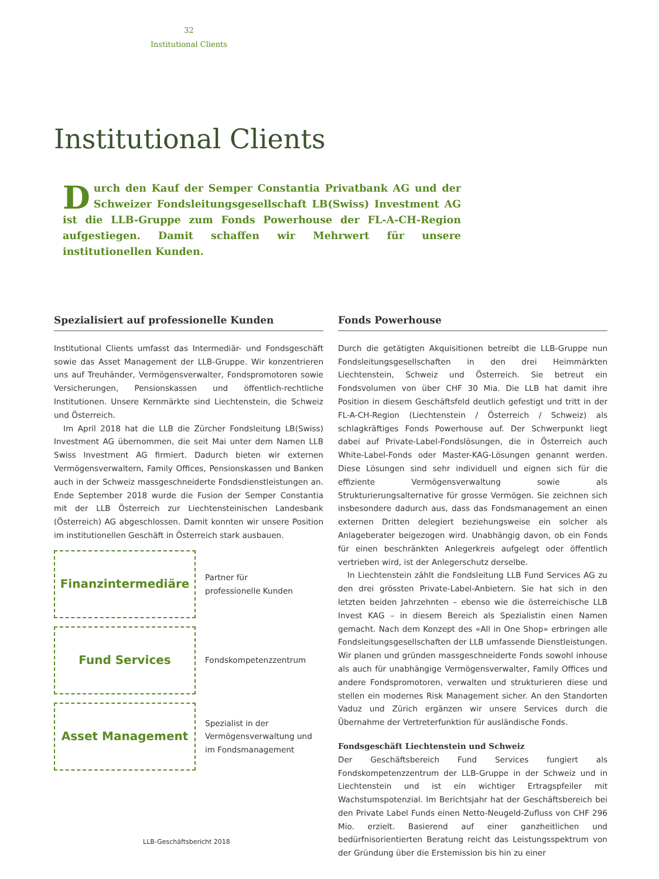32
Institutional Clients
Institutional Clients
Durch den Kauf der Semper Constantia Privatbank AG und der Schweizer Fondsleitungsgesellschaft LB(Swiss) Investment AG ist die LLB-Gruppe zum Fonds Powerhouse der FL-A-CH-Region aufgestiegen. Damit schaffen wir Mehrwert für unsere institutionellen Kunden.
Spezialisiert auf professionelle Kunden
Institutional Clients umfasst das Intermediär- und Fondsgeschäft sowie das Asset Management der LLB-Gruppe. Wir konzentrieren uns auf Treuhänder, Vermögensverwalter, Fondspromotoren sowie Versicherungen, Pensionskassen und öffentlich-rechtliche Institutionen. Unsere Kernmärkte sind Liechtenstein, die Schweiz und Österreich.
Im April 2018 hat die LLB die Zürcher Fondsleitung LB(Swiss) Investment AG übernommen, die seit Mai unter dem Namen LLB Swiss Investment AG firmiert. Dadurch bieten wir externen Vermögensverwaltern, Family Offices, Pensionskassen und Banken auch in der Schweiz massgeschneiderte Fondsdienstleistungen an. Ende September 2018 wurde die Fusion der Semper Constantia mit der LLB Österreich zur Liechtensteinischen Landesbank (Österreich) AG abgeschlossen. Damit konnten wir unsere Position im institutionellen Geschäft in Österreich stark ausbauen.
Finanzintermediäre
Partner für
professionelle Kunden
Fund Services
Fondskompetenzzentrum
Asset Management
Spezialist in der
Vermögensverwaltung und
im Fondsmanagement
Fonds Powerhouse
Durch die getätigten Akquisitionen betreibt die LLB-Gruppe nun Fondsleitungsgesellschaften in den drei Heimmärkten Liechtenstein, Schweiz und Österreich. Sie betreut ein Fondsvolumen von über CHF 30 Mia. Die LLB hat damit ihre Position in diesem Geschäftsfeld deutlich gefestigt und tritt in der FL-A-CH-Region (Liechtenstein / Österreich / Schweiz) als schlagkräftiges Fonds Powerhouse auf. Der Schwerpunkt liegt dabei auf Private-Label-Fondslösungen, die in Österreich auch White-Label-Fonds oder Master-KAG-Lösungen genannt werden. Diese Lösungen sind sehr individuell und eignen sich für die effiziente Vermögensverwaltung sowie als Strukturierungsalternative für grosse Vermögen. Sie zeichnen sich insbesondere dadurch aus, dass das Fondsmanagement an einen externen Dritten delegiert beziehungsweise ein solcher als Anlageberater beigezogen wird. Unabhängig davon, ob ein Fonds für einen beschränkten Anlegerkreis aufgelegt oder öffentlich vertrieben wird, ist der Anlegerschutz derselbe.
In Liechtenstein zählt die Fondsleitung LLB Fund Services AG zu den drei grössten Private-Label-Anbietern. Sie hat sich in den letzten beiden Jahrzehnten – ebenso wie die österreichische LLB Invest KAG – in diesem Bereich als Spezialistin einen Namen gemacht. Nach dem Konzept des «All in One Shop» erbringen alle Fondsleitungsgesellschaften der LLB umfassende Dienstleistungen. Wir planen und gründen massgeschneiderte Fonds sowohl inhouse als auch für unabhängige Vermögensverwalter, Family Offices und andere Fondspromotoren, verwalten und strukturieren diese und stellen ein modernes Risk Management sicher. An den Standorten Vaduz und Zürich ergänzen wir unsere Services durch die Übernahme der Vertreterfunktion für ausländische Fonds.
Fondsgeschäft Liechtenstein und Schweiz
Der Geschäftsbereich Fund Services fungiert als Fondskompetenzzentrum der LLB-Gruppe in der Schweiz und in Liechtenstein und ist ein wichtiger Ertragspfeiler mit Wachstumspotenzial. Im Berichtsjahr hat der Geschäftsbereich bei den Private Label Funds einen Netto-Neugeld-Zufluss von CHF 296 Mio. erzielt. Basierend auf einer ganzheitlichen und bedürfnisorientierten Beratung reicht das Leistungsspektrum von der Gründung über die Erstemission bis hin zu einer
LLB-Geschäftsbericht 2018